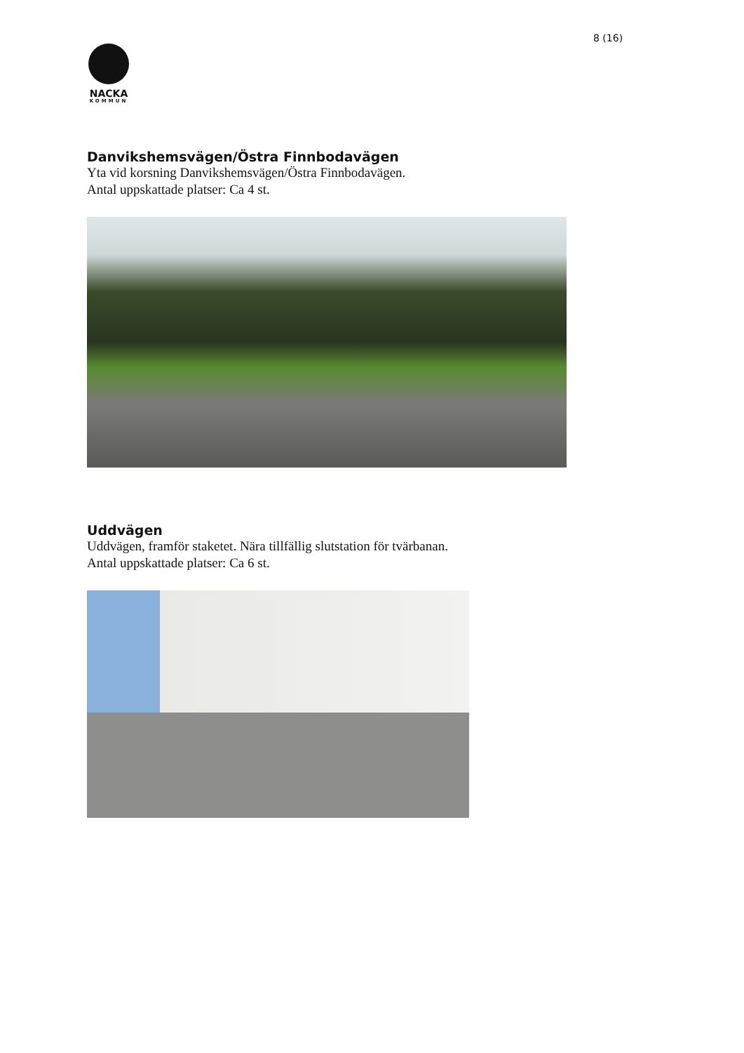8 (16)
NACKA
KOMMUN
Danvikshemsvägen/Östra Finnbodavägen
Yta vid korsning Danvikshemsvägen/Östra Finnbodavägen.
Antal uppskattade platser: Ca 4 st.
Uddvägen
Uddvägen, framför staketet. Nära tillfällig slutstation för tvärbanan.
Antal uppskattade platser: Ca 6 st.